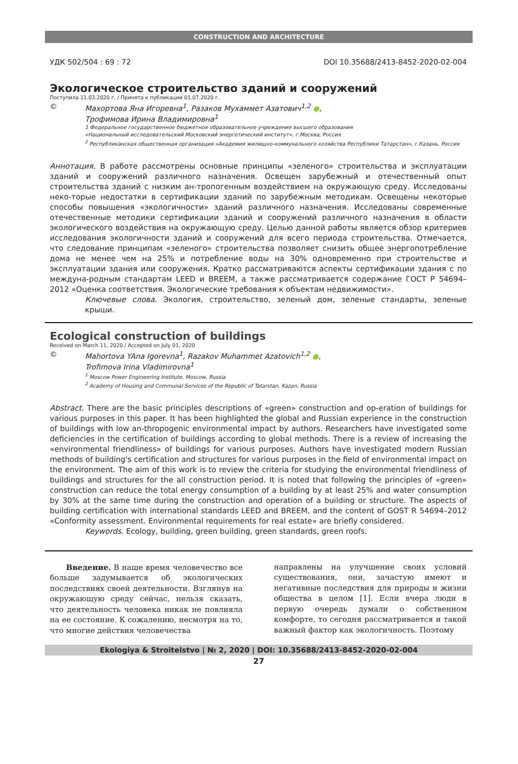CONSTRUCTION AND ARCHITECTURE
УДК 502/504 : 69 : 72 DOI 10.35688/2413-8452-2020-02-004
Экологическое строительство зданий и сооружений
Поступила 11.03.2020 г. / Принята к публикации 01.07.2020 г.
© Махортова Яна Игоревна<sup>1</sup>, Разаков Мухаммет Азатович<sup>1,2</sup> ●,
Трофимова Ирина Владимировна<sup>1</sup>
1 Федеральное государственное бюджетное образовательное учреждение высшего образования
«Национальный исследовательский Московский энергетический институт», г.Москва, Россия
<sup>2</sup> Республиканская общественная организация «Академия жилищно-коммунального хозяйства Республики Татарстан», г.Казань, Россия
Аннотация. В работе рассмотрены основные принципы «зеленого» строительства и эксплуатации зданий и сооружений различного назначения. Освещен зарубежный и отечественный опыт строительства зданий с низким ан-тропогенным воздействием на окружающую среду. Исследованы неко-торые недостатки в сертификации зданий по зарубежным методикам. Освещены некоторые способы повышения «экологичности» зданий различного назначения. Исследованы современные отечественные методики сертификации зданий и сооружений различного назначения в области экологического воздействия на окружающую среду. Целью данной работы является обзор критериев исследования экологичности зданий и сооружений для всего периода строительства. Отмечается, что следование принципам «зеленого» строительства позволяет снизить общее энергопотребление дома не менее чем на 25% и потребление воды на 30% одновременно при строительстве и эксплуатации здания или сооружения. Кратко рассматриваются аспекты сертификации здания с по междуна-родным стандартам LEED и BREEM, а также рассматривается содержание ГОСТ Р 54694–2012 «Оценка соответствия. Экологические требования к объектам недвижимости».
Ключевые слова. Экология, строительство, зеленый дом, зеленые стандарты, зеленые крыши.
Ecological construction of buildings
Received on March 11, 2020 / Accepted on July 01, 2020
© Mahortova YAna Igorevna<sup>1</sup>, Razakov Muhammet Azatovich<sup>1,2</sup> ●,
Trofimova Irina Vladimirovna<sup>1</sup>
<sup>1</sup> Moscow Power Engineering Institute, Moscow, Russia
<sup>2</sup> Academy of Housing and Communal Services of the Republic of Tatarstan, Kazan, Russia
Abstract. There are the basic principles descriptions of «green» construction and op-eration of buildings for various purposes in this paper. It has been highlighted the global and Russian experience in the construction of buildings with low an-thropogenic environmental impact by authors. Researchers have investigated some deficiencies in the certification of buildings according to global methods. There is a review of increasing the «environmental friendliness» of buildings for various purposes. Authors have investigated modern Russian methods of building's certification and structures for various purposes in the field of environmental impact on the environment. The aim of this work is to review the criteria for studying the environmental friendliness of buildings and structures for the all construction period. It is noted that following the principles of «green» construction can reduce the total energy consumption of a building by at least 25% and water consumption by 30% at the same time during the construction and operation of a building or structure. The aspects of building certification with international standards LEED and BREEM, and the content of GOST R 54694–2012 «Conformity assessment. Environmental requirements for real estate» are briefly considered.
Keywords. Ecology, building, green building, green standards, green roofs.
Введение. В наше время человечество все больше задумывается об экологических последствиях своей деятельности. Взглянув на окружающую среду сейчас, нельзя сказать, что деятельность человека никак не повлияла на ее состояние. К сожалению, несмотря на то, что многие действия человечества
направлены на улучшение своих условий существования, они, зачастую имеют и негативные последствия для природы и жизни общества в целом [1]. Если вчера люди в первую очередь думали о собственном комфорте, то сегодня рассматривается и такой важный фактор как экологичность. Поэтому
Ekologiya & Stroitelstvo | № 2, 2020 | DOI: 10.35688/2413-8452-2020-02-004
27